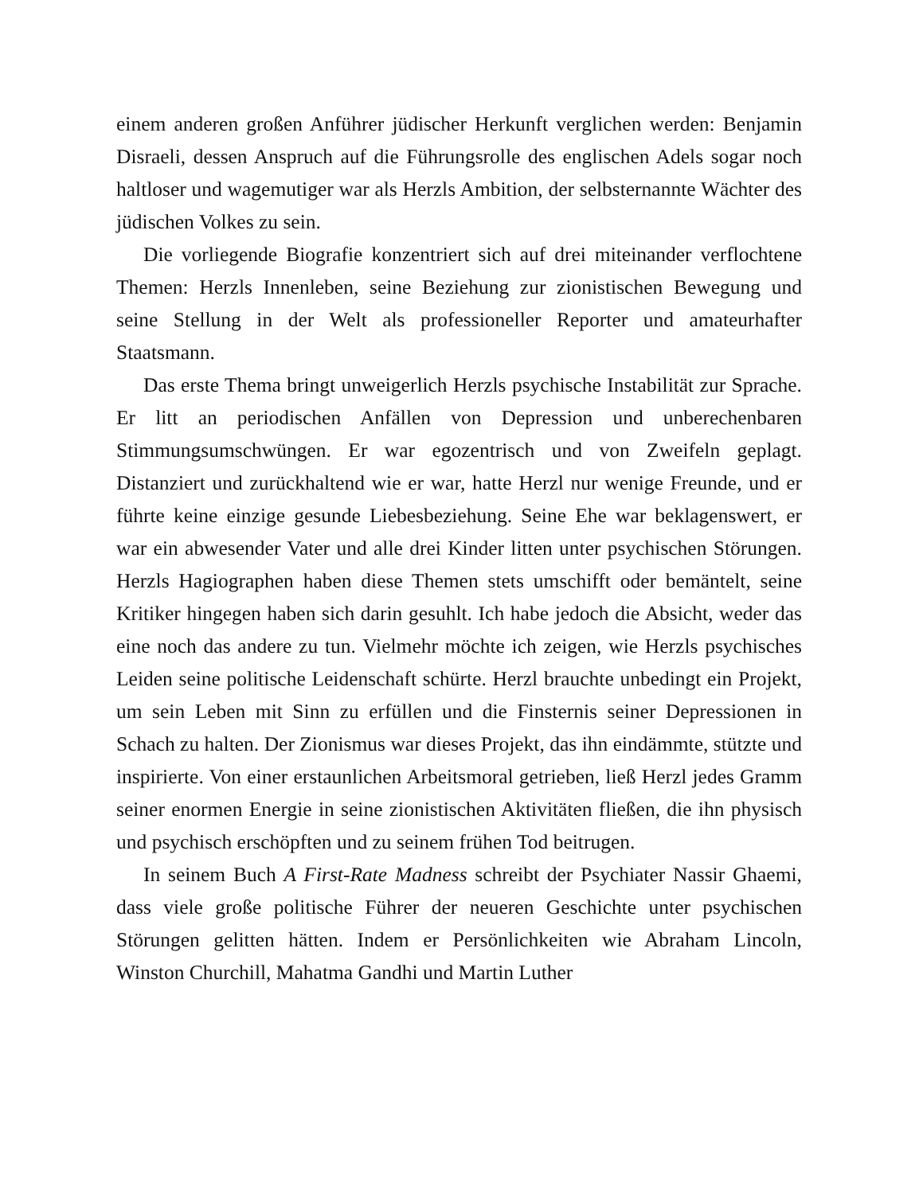einem anderen großen Anführer jüdischer Herkunft verglichen werden: Benjamin Disraeli, dessen Anspruch auf die Führungsrolle des englischen Adels sogar noch haltloser und wagemutiger war als Herzls Ambition, der selbsternannte Wächter des jüdischen Volkes zu sein.
Die vorliegende Biografie konzentriert sich auf drei miteinander verflochtene Themen: Herzls Innenleben, seine Beziehung zur zionistischen Bewegung und seine Stellung in der Welt als professioneller Reporter und amateurhafter Staatsmann.
Das erste Thema bringt unweigerlich Herzls psychische Instabilität zur Sprache. Er litt an periodischen Anfällen von Depression und unberechenbaren Stimmungsumschwüngen. Er war egozentrisch und von Zweifeln geplagt. Distanziert und zurückhaltend wie er war, hatte Herzl nur wenige Freunde, und er führte keine einzige gesunde Liebesbeziehung. Seine Ehe war beklagenswert, er war ein abwesender Vater und alle drei Kinder litten unter psychischen Störungen. Herzls Hagiographen haben diese Themen stets umschifft oder bemäntelt, seine Kritiker hingegen haben sich darin gesuhlt. Ich habe jedoch die Absicht, weder das eine noch das andere zu tun. Vielmehr möchte ich zeigen, wie Herzls psychisches Leiden seine politische Leidenschaft schürte. Herzl brauchte unbedingt ein Projekt, um sein Leben mit Sinn zu erfüllen und die Finsternis seiner Depressionen in Schach zu halten. Der Zionismus war dieses Projekt, das ihn eindämmte, stützte und inspirierte. Von einer erstaunlichen Arbeitsmoral getrieben, ließ Herzl jedes Gramm seiner enormen Energie in seine zionistischen Aktivitäten fließen, die ihn physisch und psychisch erschöpften und zu seinem frühen Tod beitrugen.
In seinem Buch A First-Rate Madness schreibt der Psychiater Nassir Ghaemi, dass viele große politische Führer der neueren Geschichte unter psychischen Störungen gelitten hätten. Indem er Persönlichkeiten wie Abraham Lincoln, Winston Churchill, Mahatma Gandhi und Martin Luther